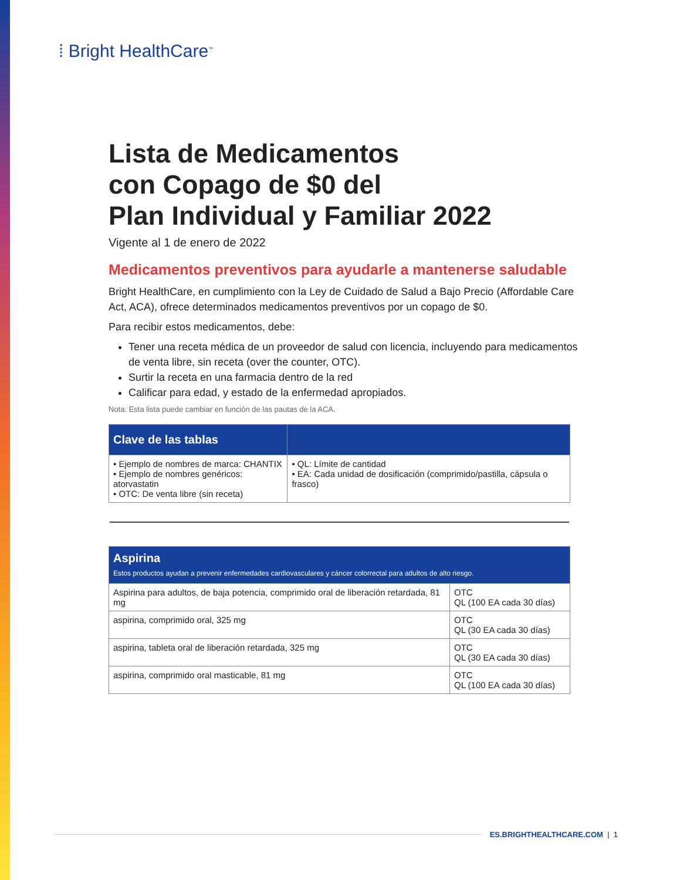⁞ Bright HealthCare<sup>™</sup>
Lista de Medicamentos
con Copago de $0 del
Plan Individual y Familiar 2022
Vigente al 1 de enero de 2022
Medicamentos preventivos para ayudarle a mantenerse saludable
Bright HealthCare, en cumplimiento con la Ley de Cuidado de Salud a Bajo Precio (Affordable Care Act, ACA), ofrece determinados medicamentos preventivos por un copago de $0.
Para recibir estos medicamentos, debe:
Tener una receta médica de un proveedor de salud con licencia, incluyendo para medicamentos de venta libre, sin receta (over the counter, OTC).
Surtir la receta en una farmacia dentro de la red
Calificar para edad, y estado de la enfermedad apropiados.
Nota: Esta lista puede cambiar en función de las pautas de la ACA.
| Clave de las tablas | |
| --- | --- |
| • Ejemplo de nombres de marca: CHANTIX • Ejemplo de nombres genéricos: atorvastatin • OTC: De venta libre (sin receta) | • QL: Límite de cantidad • EA: Cada unidad de dosificación (comprimido/pastilla, cápsula o frasco) |
| Aspirina Estos productos ayudan a prevenir enfermedades cardiovasculares y cáncer colorrectal para adultos de alto riesgo. | |
| --- | --- |
| Aspirina para adultos, de baja potencia, comprimido oral de liberación retardada, 81 mg | OTC QL (100 EA cada 30 días) |
| aspirina, comprimido oral, 325 mg | OTC QL (30 EA cada 30 días) |
| aspirina, tableta oral de liberación retardada, 325 mg | OTC QL (30 EA cada 30 días) |
| aspirina, comprimido oral masticable, 81 mg | OTC QL (100 EA cada 30 días) |
ES.BRIGHTHEALTHCARE.COM | 1